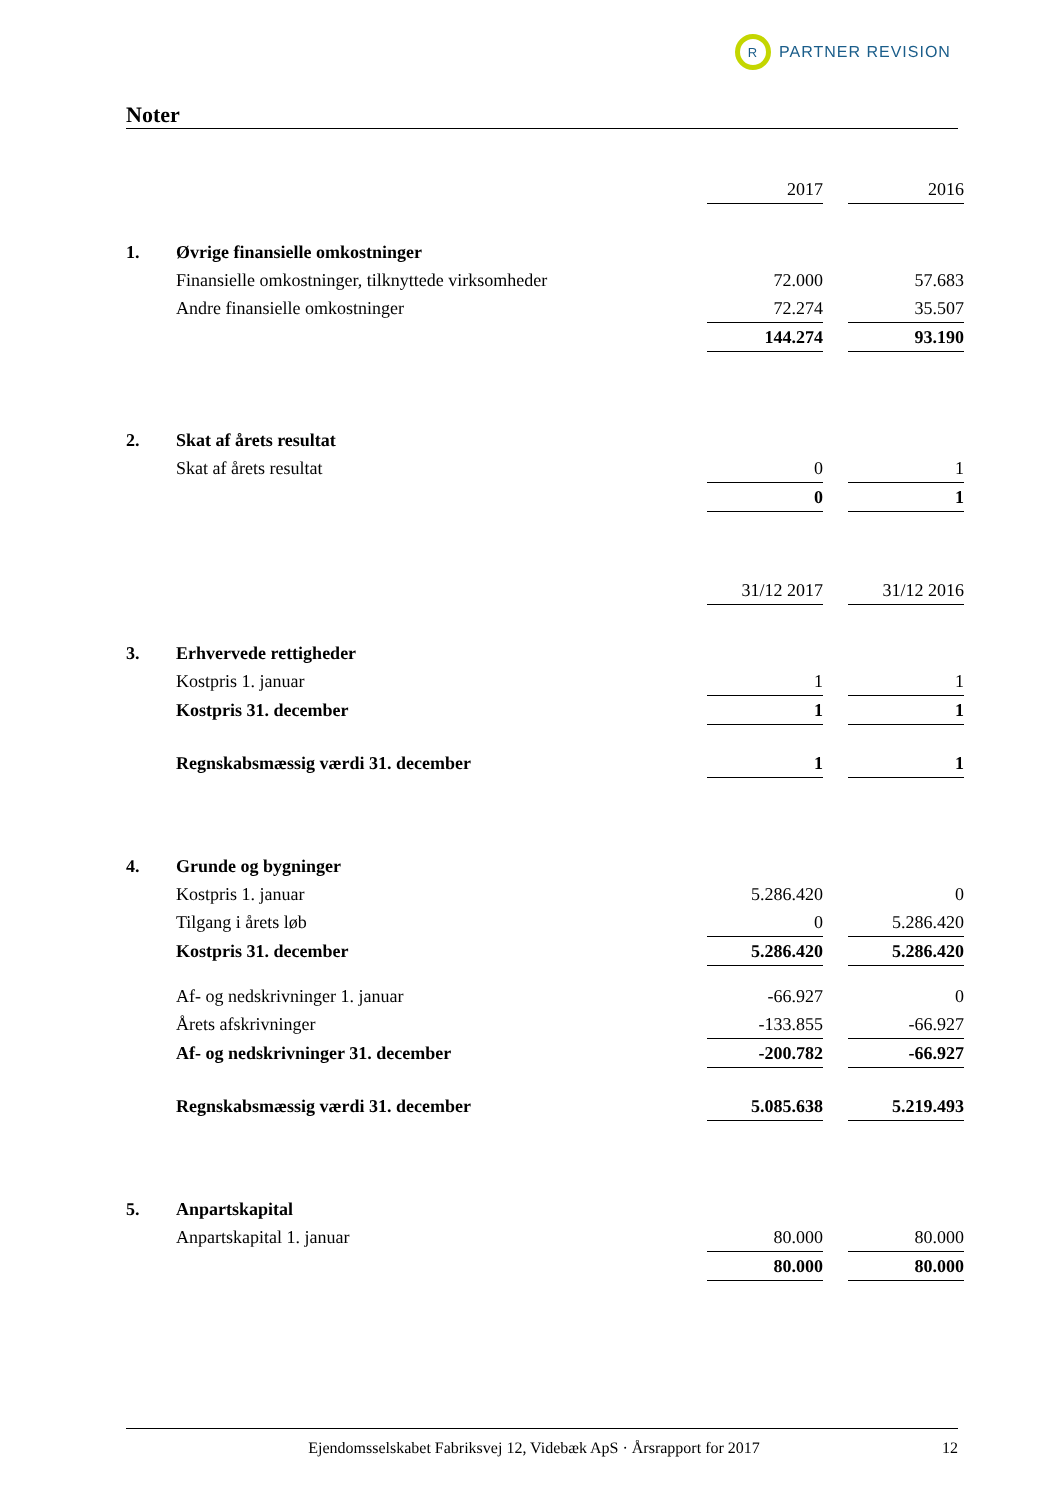R
PARTNER REVISION
Noter
| | | 2017 | | 2016 |
| 1. | Øvrige finansielle omkostninger | | | |
| | Finansielle omkostninger, tilknyttede virksomheder | 72.000 | | 57.683 |
| | Andre finansielle omkostninger | 72.274 | | 35.507 |
| | | 144.274 | | 93.190 |
| 2. | Skat af årets resultat | | | |
| | Skat af årets resultat | 0 | | 1 |
| | | 0 | | 1 |
| | | 31/12 2017 | | 31/12 2016 |
| 3. | Erhvervede rettigheder | | | |
| | Kostpris 1. januar | 1 | | 1 |
| | Kostpris 31. december | 1 | | 1 |
| | Regnskabsmæssig værdi 31. december | 1 | | 1 |
| 4. | Grunde og bygninger | | | |
| | Kostpris 1. januar | 5.286.420 | | 0 |
| | Tilgang i årets løb | 0 | | 5.286.420 |
| | Kostpris 31. december | 5.286.420 | | 5.286.420 |
| | Af- og nedskrivninger 1. januar | -66.927 | | 0 |
| | Årets afskrivninger | -133.855 | | -66.927 |
| | Af- og nedskrivninger 31. december | -200.782 | | -66.927 |
| | Regnskabsmæssig værdi 31. december | 5.085.638 | | 5.219.493 |
| 5. | Anpartskapital | | | |
| | Anpartskapital 1. januar | 80.000 | | 80.000 |
| | | 80.000 | | 80.000 |
Ejendomsselskabet Fabriksvej 12, Videbæk ApS · Årsrapport for 2017 12